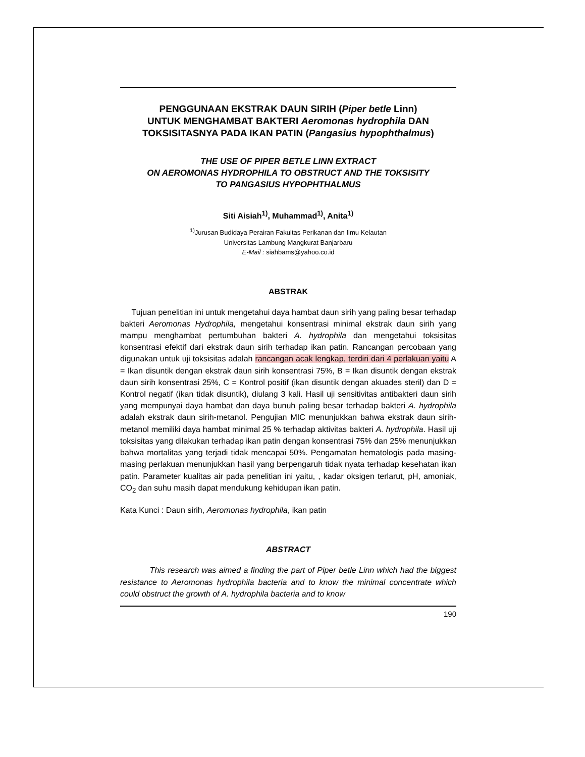PENGGUNAAN EKSTRAK DAUN SIRIH (Piper betle Linn)
UNTUK MENGHAMBAT BAKTERI Aeromonas hydrophila DAN
TOKSISITASNYA PADA IKAN PATIN (Pangasius hypophthalmus)
THE USE OF PIPER BETLE LINN EXTRACT
ON AEROMONAS HYDROPHILA TO OBSTRUCT AND THE TOKSISITY
TO PANGASIUS HYPOPHTHALMUS
Siti Aisiah<sup>1)</sup>, Muhammad<sup>1)</sup>, Anita<sup>1)</sup>
<sup>1)</sup> Jurusan Budidaya Perairan Fakultas Perikanan dan Ilmu Kelautan
Universitas Lambung Mangkurat Banjarbaru
E-Mail : siahbams@yahoo.co.id
ABSTRAK
Tujuan penelitian ini untuk mengetahui daya hambat daun sirih yang paling besar terhadap bakteri Aeromonas Hydrophila, mengetahui konsentrasi minimal ekstrak daun sirih yang mampu menghambat pertumbuhan bakteri A. hydrophila dan mengetahui toksisitas konsentrasi efektif dari ekstrak daun sirih terhadap ikan patin. Rancangan percobaan yang digunakan untuk uji toksisitas adalah rancangan acak lengkap, terdiri dari 4 perlakuan yaitu A = Ikan disuntik dengan ekstrak daun sirih konsentrasi 75%, B = Ikan disuntik dengan ekstrak daun sirih konsentrasi 25%, C = Kontrol positif (ikan disuntik dengan akuades steril) dan D = Kontrol negatif (ikan tidak disuntik), diulang 3 kali. Hasil uji sensitivitas antibakteri daun sirih yang mempunyai daya hambat dan daya bunuh paling besar terhadap bakteri A. hydrophila adalah ekstrak daun sirih-metanol. Pengujian MIC menunjukkan bahwa ekstrak daun sirih-metanol memiliki daya hambat minimal 25 % terhadap aktivitas bakteri A. hydrophila. Hasil uji toksisitas yang dilakukan terhadap ikan patin dengan konsentrasi 75% dan 25% menunjukkan bahwa mortalitas yang terjadi tidak mencapai 50%. Pengamatan hematologis pada masing-masing perlakuan menunjukkan hasil yang berpengaruh tidak nyata terhadap kesehatan ikan patin. Parameter kualitas air pada penelitian ini yaitu, , kadar oksigen terlarut, pH, amoniak, CO<sub>2</sub> dan suhu masih dapat mendukung kehidupan ikan patin.
Kata Kunci : Daun sirih, Aeromonas hydrophila, ikan patin
ABSTRACT
This research was aimed a finding the part of Piper betle Linn which had the biggest resistance to Aeromonas hydrophila bacteria and to know the minimal concentrate which could obstruct the growth of A. hydrophila bacteria and to know
190